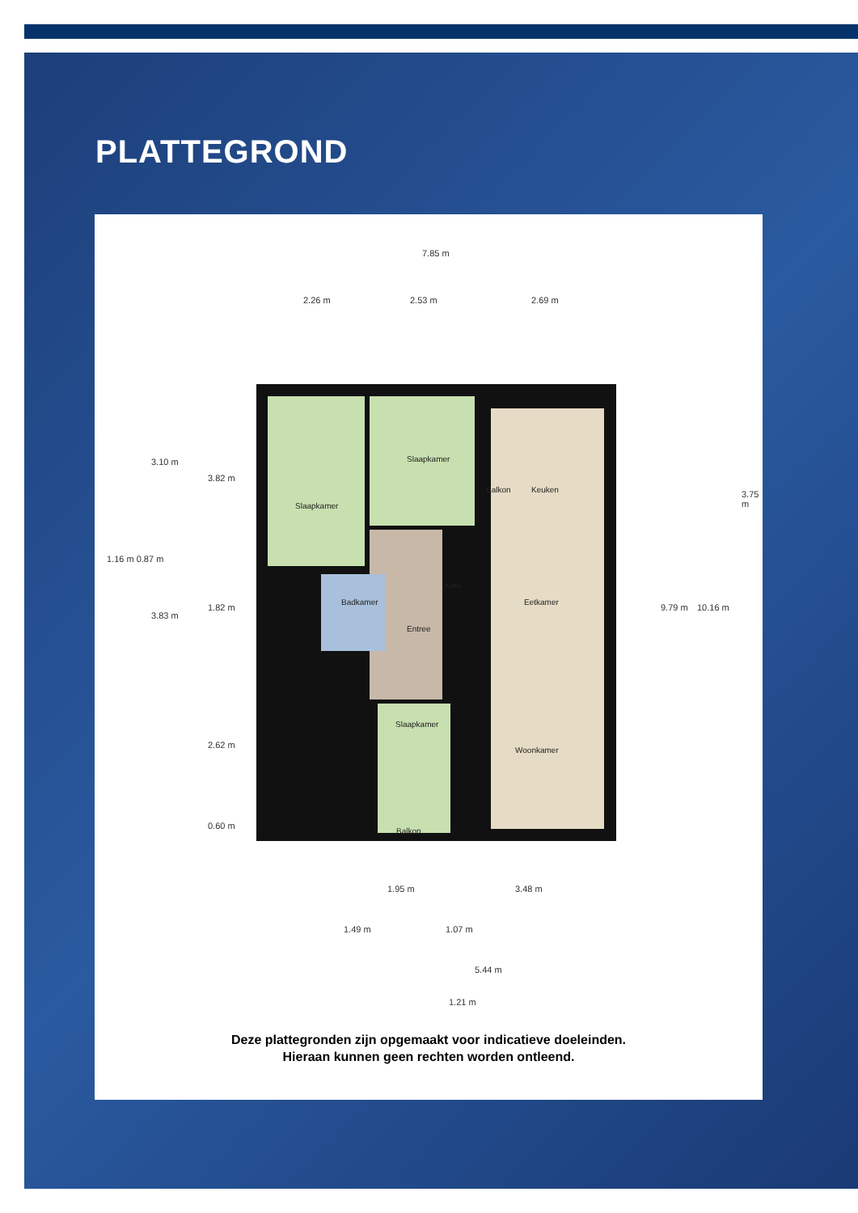PLATTEGROND
7.85 m
2.26 m 2.53 m 2.69 m
Slaapkamer
Slaapkamer
Balkon Keuken
Kast
Badkamer Eetkamer
Entree
Slaapkamer
Woonkamer
Balkon
3.10 m
1.16 m 0.87 m
3.83 m
3.82 m
1.82 m
2.62 m
0.60 m
9.79 m 10.16 m
3.75 m
1.95 m 3.48 m
1.49 m 1.07 m
5.44 m
1.21 m
Deze plattegronden zijn opgemaakt voor indicatieve doeleinden.
Hieraan kunnen geen rechten worden ontleend.